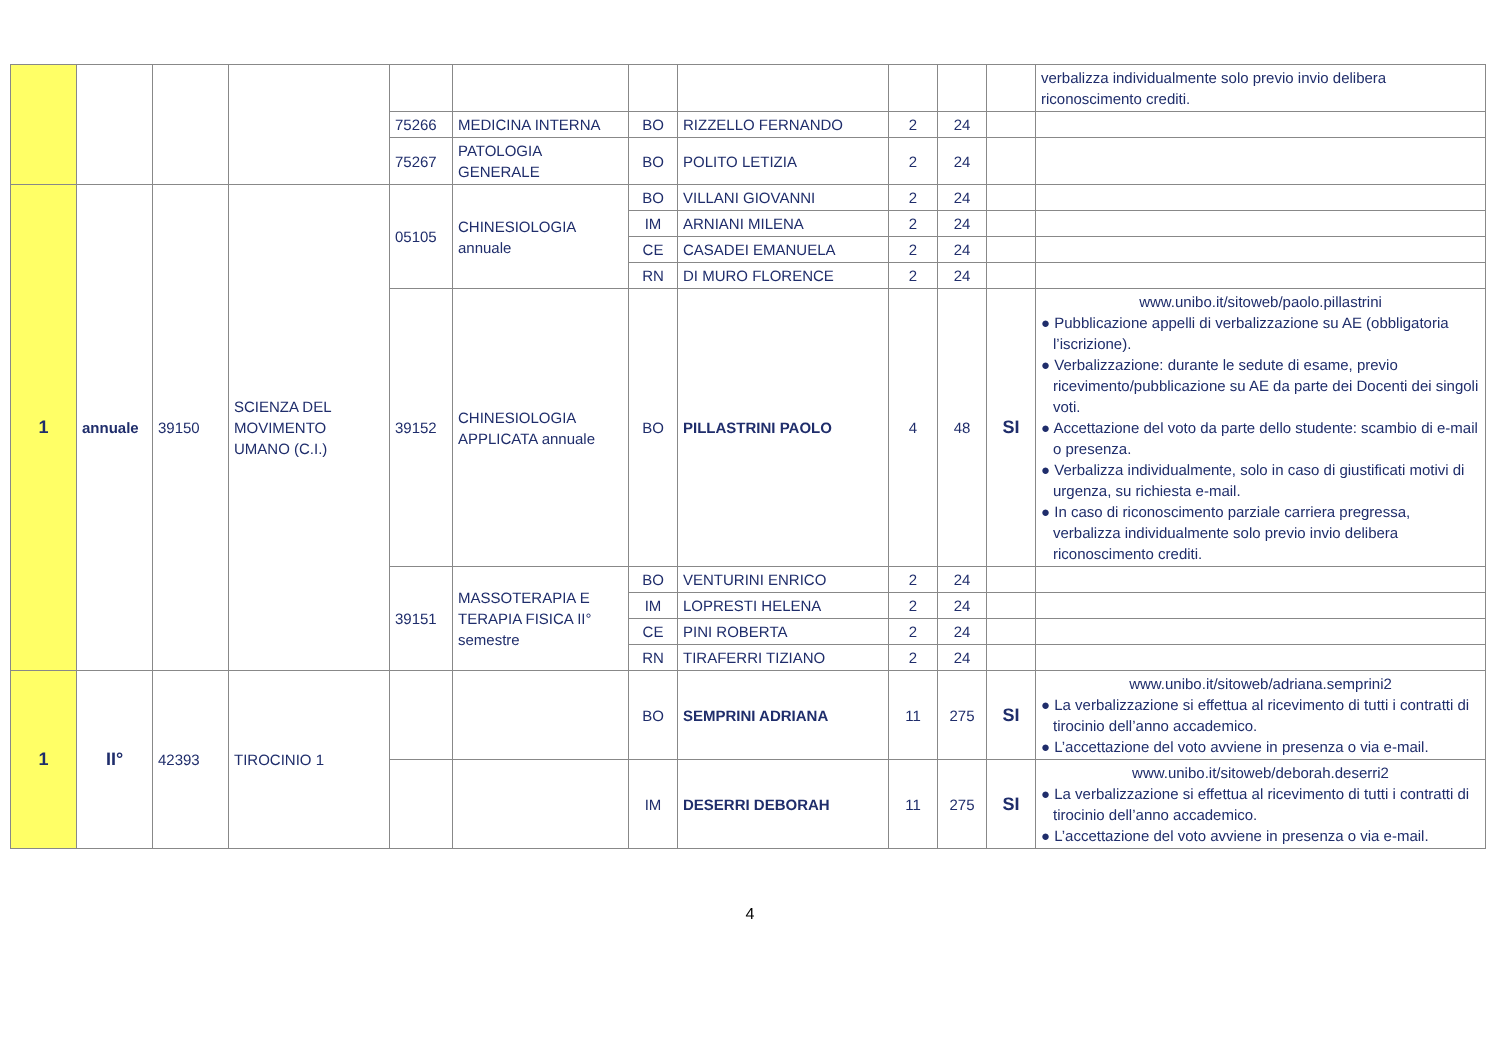| | | | | | | | | | | | verbalizza individualmente solo previo invio delibera riconoscimento crediti. |
| | | | | 75266 | MEDICINA INTERNA | BO | RIZZELLO FERNANDO | 2 | 24 | | |
| | | | | 75267 | PATOLOGIA GENERALE | BO | POLITO LETIZIA | 2 | 24 | | |
| 1 | annuale | 39150 | SCIENZA DEL MOVIMENTO UMANO (C.I.) | 05105 | CHINESIOLOGIA annuale | BO | VILLANI GIOVANNI | 2 | 24 | | |
| | | | | | | IM | ARNIANI MILENA | 2 | 24 | | |
| | | | | | | CE | CASADEI EMANUELA | 2 | 24 | | |
| | | | | | | RN | DI MURO FLORENCE | 2 | 24 | | |
| | | | | 39152 | CHINESIOLOGIA APPLICATA annuale | BO | PILLASTRINI PAOLO | 4 | 48 | SI | www.unibo.it/sitoweb/paolo.pillastrini ● Pubblicazione appelli di verbalizzazione su AE (obbligatoria l’iscrizione). ● Verbalizzazione: durante le sedute di esame, previo ricevimento/pubblicazione su AE da parte dei Docenti dei singoli voti. ● Accettazione del voto da parte dello studente: scambio di e-mail o presenza. ● Verbalizza individualmente, solo in caso di giustificati motivi di urgenza, su richiesta e-mail. ● In caso di riconoscimento parziale carriera pregressa, verbalizza individualmente solo previo invio delibera riconoscimento crediti. |
| | | | | 39151 | MASSOTERAPIA E TERAPIA FISICA II° semestre | BO | VENTURINI ENRICO | 2 | 24 | | |
| | | | | | | IM | LOPRESTI HELENA | 2 | 24 | | |
| | | | | | | CE | PINI ROBERTA | 2 | 24 | | |
| | | | | | | RN | TIRAFERRI TIZIANO | 2 | 24 | | |
| 1 | II° | 42393 | TIROCINIO 1 | | | BO | SEMPRINI ADRIANA | 11 | 275 | SI | www.unibo.it/sitoweb/adriana.semprini2 ● La verbalizzazione si effettua al ricevimento di tutti i contratti di tirocinio dell’anno accademico. ● L’accettazione del voto avviene in presenza o via e-mail. |
| | | | | | | IM | DESERRI DEBORAH | 11 | 275 | SI | www.unibo.it/sitoweb/deborah.deserri2 ● La verbalizzazione si effettua al ricevimento di tutti i contratti di tirocinio dell’anno accademico. ● L’accettazione del voto avviene in presenza o via e-mail. |
4